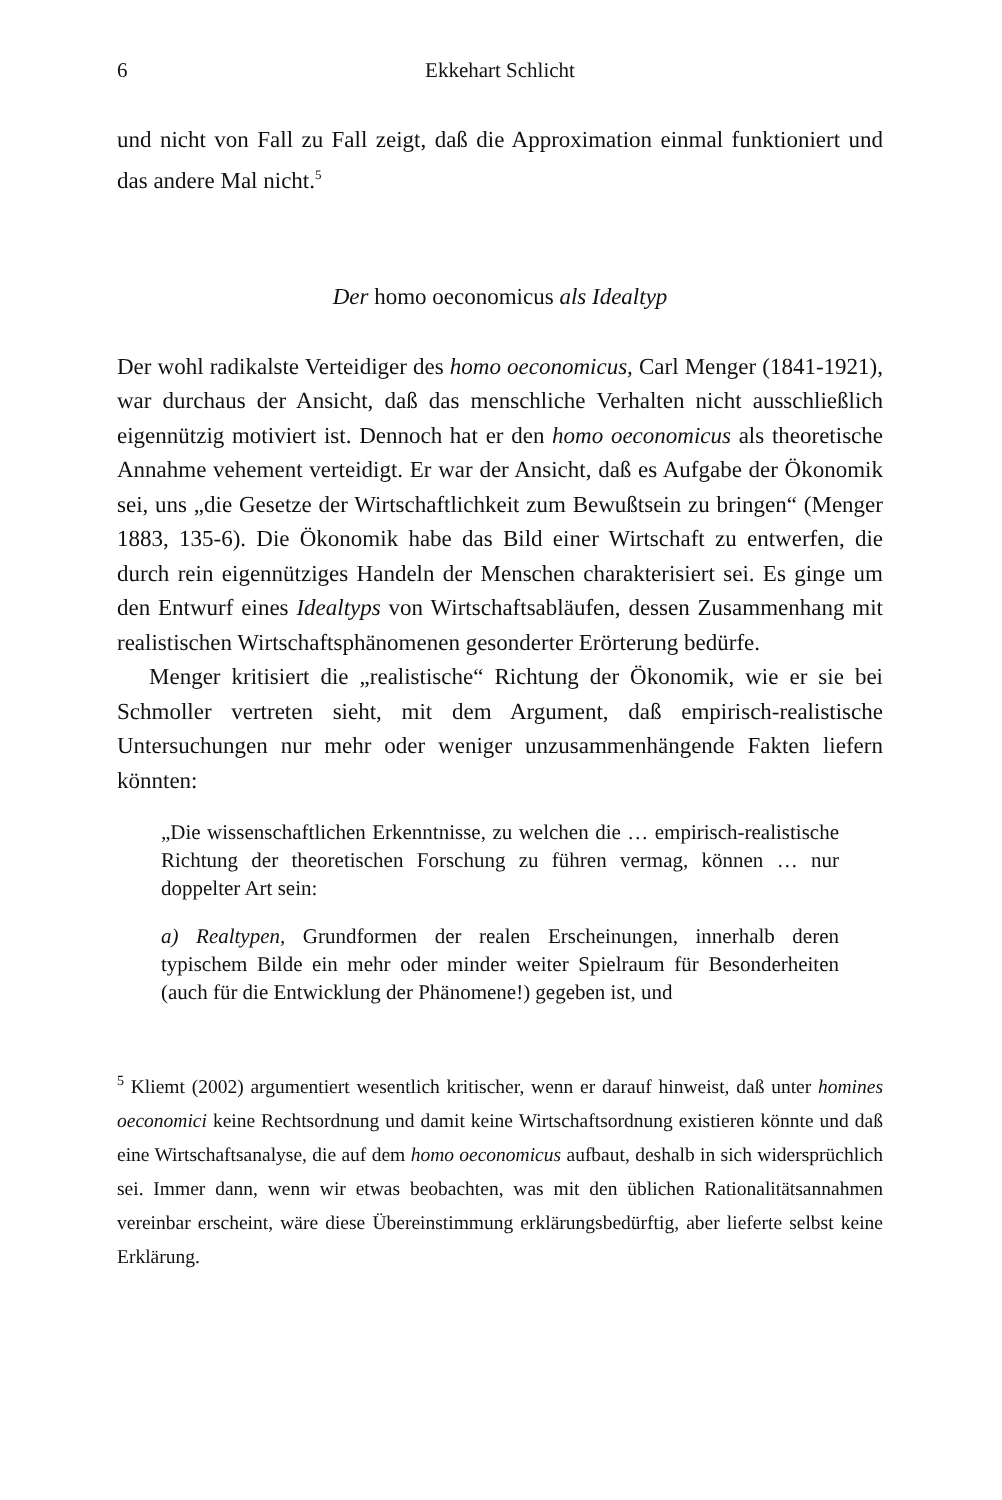6 Ekkehart Schlicht
und nicht von Fall zu Fall zeigt, daß die Approximation einmal funktioniert und das andere Mal nicht.<sup>5</sup>
Der homo oeconomicus als Idealtyp
Der wohl radikalste Verteidiger des homo oeconomicus, Carl Menger (1841-1921), war durchaus der Ansicht, daß das menschliche Verhalten nicht ausschließlich eigennützig motiviert ist. Dennoch hat er den homo oeconomicus als theoretische Annahme vehement verteidigt. Er war der Ansicht, daß es Aufgabe der Ökonomik sei, uns „die Gesetze der Wirtschaftlichkeit zum Bewußtsein zu bringen“ (Menger 1883, 135-6). Die Ökonomik habe das Bild einer Wirtschaft zu entwerfen, die durch rein eigennütziges Handeln der Menschen charakterisiert sei. Es ginge um den Entwurf eines Idealtyps von Wirtschaftsabläufen, dessen Zusammenhang mit realistischen Wirtschaftsphänomenen gesonderter Erörterung bedürfe.
Menger kritisiert die „realistische“ Richtung der Ökonomik, wie er sie bei Schmoller vertreten sieht, mit dem Argument, daß empirisch-realistische Untersuchungen nur mehr oder weniger unzusammenhängende Fakten liefern könnten:
„Die wissenschaftlichen Erkenntnisse, zu welchen die … empirisch-realistische Richtung der theoretischen Forschung zu führen vermag, können … nur doppelter Art sein:
a) Realtypen, Grundformen der realen Erscheinungen, innerhalb deren typischem Bilde ein mehr oder minder weiter Spielraum für Besonderheiten (auch für die Entwicklung der Phänomene!) gegeben ist, und
<sup>5</sup> Kliemt (2002) argumentiert wesentlich kritischer, wenn er darauf hinweist, daß unter homines oeconomici keine Rechtsordnung und damit keine Wirtschaftsordnung existieren könnte und daß eine Wirtschaftsanalyse, die auf dem homo oeconomicus aufbaut, deshalb in sich widersprüchlich sei. Immer dann, wenn wir etwas beobachten, was mit den üblichen Rationalitätsannahmen vereinbar erscheint, wäre diese Übereinstimmung erklärungsbedürftig, aber lieferte selbst keine Erklärung.